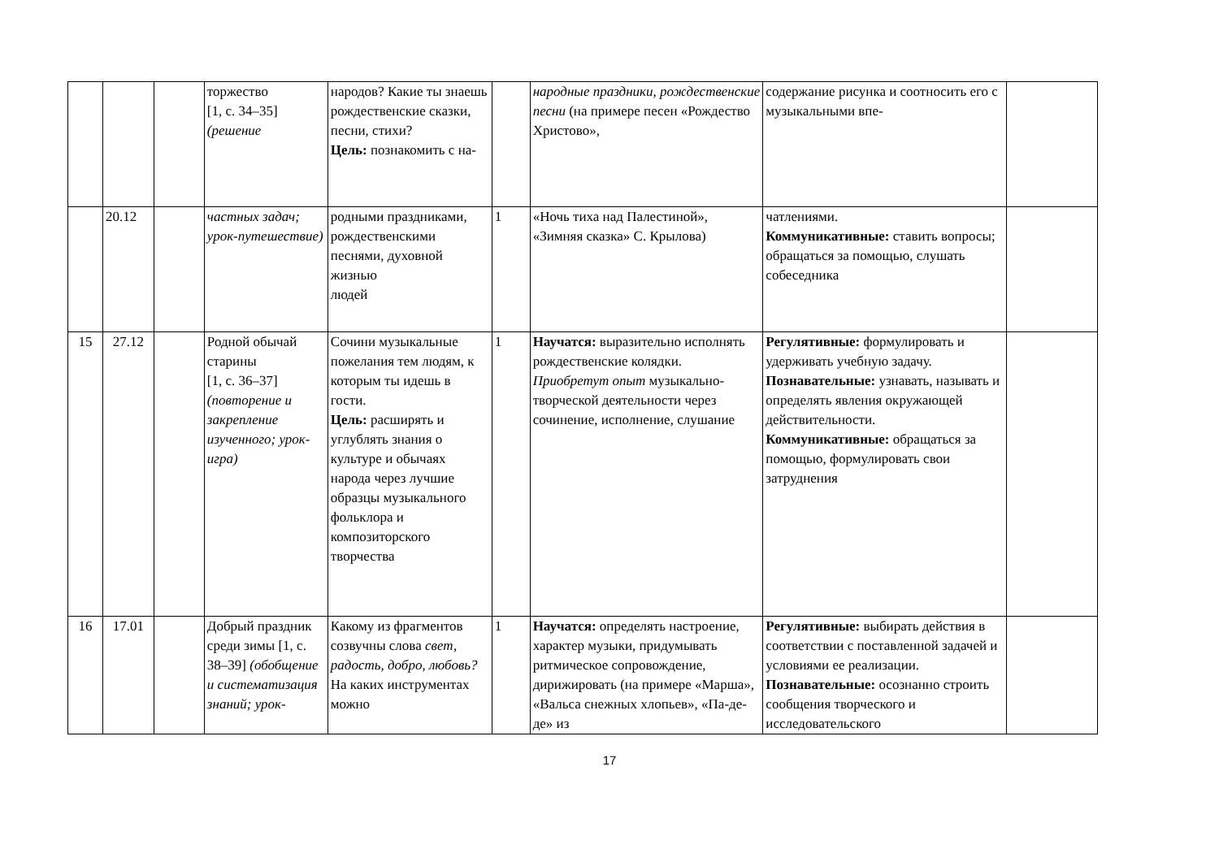| | | | торжество [1, с. 34–35] (решение | народов? Какие ты знаешь рождественские сказки, песни, стихи? Цель: познакомить с на- | | народные праздники, рождественские песни (на примере песен «Рождество Христово», | содержание рисунка и соотносить его с музыкальными впе- | |
| | 20.12 | | частных задач; урок-путешествие) | родными праздниками, рождественскими песнями, духовной жизнью людей | 1 | «Ночь тиха над Палестиной», «Зимняя сказка» С. Крылова) | чатлениями. Коммуникативные: ставить вопросы; обращаться за помощью, слушать собеседника | |
| 15 | 27.12 | | Родной обычай старины [1, с. 36–37] (повторение и закрепление изученного; урок-игра) | Сочини музыкальные пожелания тем людям, к которым ты идешь в гости. Цель: расширять и углублять знания о культуре и обычаях народа через лучшие образцы музыкального фольклора и композиторского творчества | 1 | Научатся: выразительно исполнять рождественские колядки. Приобретут опыт музыкально-творческой деятельности через сочинение, исполнение, слушание | Регулятивные: формулировать и удерживать учебную задачу. Познавательные: узнавать, называть и определять явления окружающей действительности. Коммуникативные: обращаться за помощью, формулировать свои затруднения | |
| 16 | 17.01 | | Добрый праздник среди зимы [1, с. 38–39] (обобщение и систематизация знаний; урок- | Какому из фрагментов созвучны слова свет, радость, добро, любовь? На каких инструментах можно | 1 | Научатся: определять настроение, характер музыки, придумывать ритмическое сопровождение, дирижировать (на примере «Марша», «Вальса снежных хлопьев», «Па-де-де» из | Регулятивные: выбирать действия в соответствии с поставленной задачей и условиями ее реализации. Познавательные: осознанно строить сообщения творческого и исследовательского | |
17